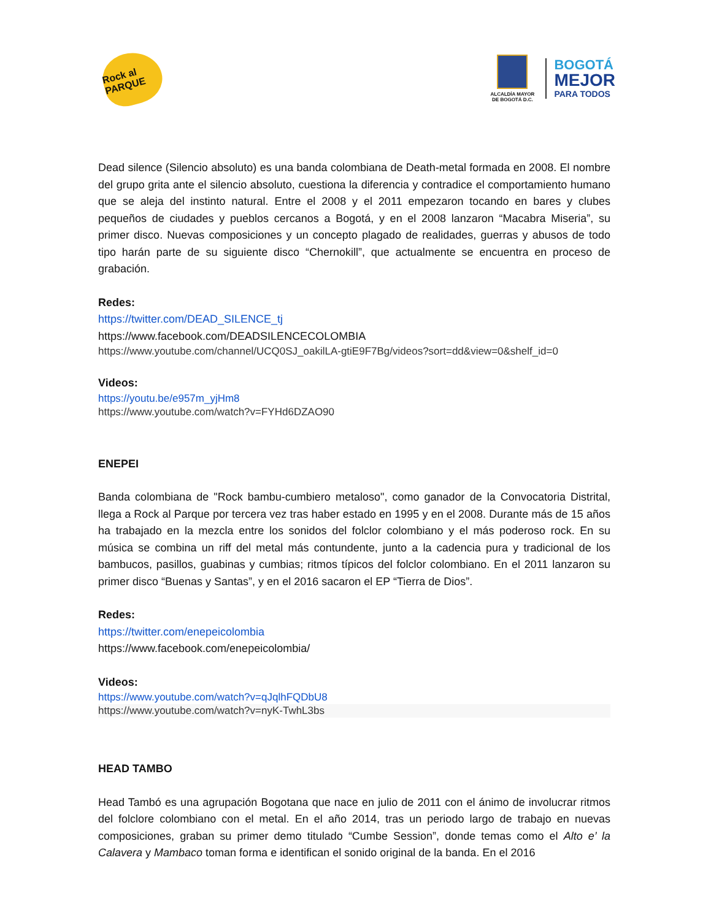Rock al PARQUE
ALCALDÍA MAYOR DE BOGOTÁ D.C.
BOGOTÁ
MEJOR
PARA TODOS
Dead silence (Silencio absoluto) es una banda colombiana de Death-metal formada en 2008. El nombre del grupo grita ante el silencio absoluto, cuestiona la diferencia y contradice el comportamiento humano que se aleja del instinto natural. Entre el 2008 y el 2011 empezaron tocando en bares y clubes pequeños de ciudades y pueblos cercanos a Bogotá, y en el 2008 lanzaron “Macabra Miseria”, su primer disco. Nuevas composiciones y un concepto plagado de realidades, guerras y abusos de todo tipo harán parte de su siguiente disco “Chernokill”, que actualmente se encuentra en proceso de grabación.
Redes:
https://twitter.com/DEAD_SILENCE_tj
https://www.facebook.com/DEADSILENCECOLOMBIA
https://www.youtube.com/channel/UCQ0SJ_oakilLA-gtiE9F7Bg/videos?sort=dd&view=0&shelf_id=0
Videos:
https://youtu.be/e957m_yjHm8
https://www.youtube.com/watch?v=FYHd6DZAO90
ENEPEI
Banda colombiana de "Rock bambu-cumbiero metaloso", como ganador de la Convocatoria Distrital, llega a Rock al Parque por tercera vez tras haber estado en 1995 y en el 2008. Durante más de 15 años ha trabajado en la mezcla entre los sonidos del folclor colombiano y el más poderoso rock. En su música se combina un riff del metal más contundente, junto a la cadencia pura y tradicional de los bambucos, pasillos, guabinas y cumbias; ritmos típicos del folclor colombiano. En el 2011 lanzaron su primer disco “Buenas y Santas”, y en el 2016 sacaron el EP “Tierra de Dios”.
Redes:
https://twitter.com/enepeicolombia
https://www.facebook.com/enepeicolombia/
Videos:
https://www.youtube.com/watch?v=qJqlhFQDbU8
https://www.youtube.com/watch?v=nyK-TwhL3bs
HEAD TAMBO
Head Tambó es una agrupación Bogotana que nace en julio de 2011 con el ánimo de involucrar ritmos del folclore colombiano con el metal. En el año 2014, tras un periodo largo de trabajo en nuevas composiciones, graban su primer demo titulado “Cumbe Session”, donde temas como el Alto e’ la Calavera y Mambaco toman forma e identifican el sonido original de la banda. En el 2016